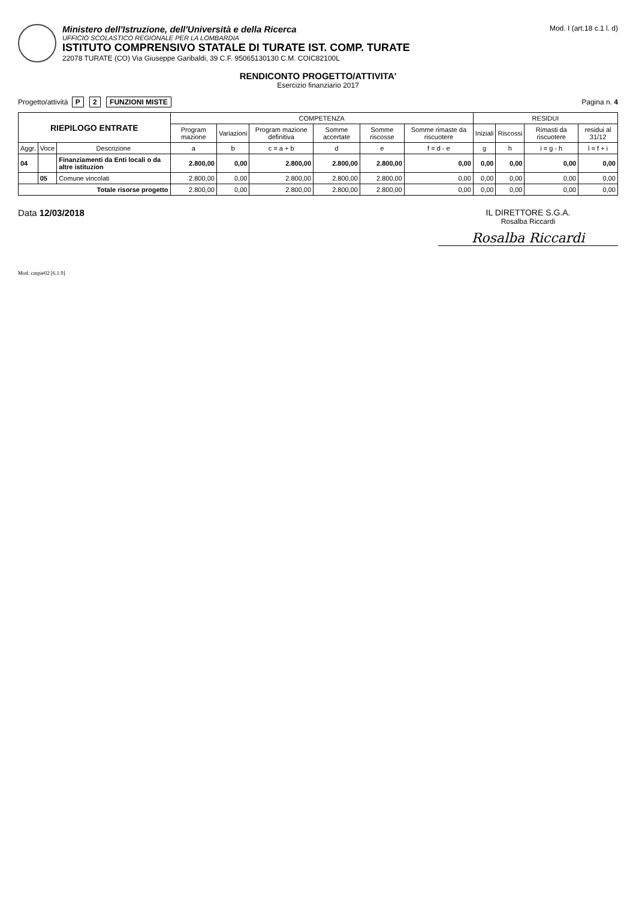Ministero dell'Istruzione, dell'Università e della Ricerca
UFFICIO SCOLASTICO REGIONALE PER LA LOMBARDIA
ISTITUTO COMPRENSIVO STATALE DI TURATE IST. COMP. TURATE
22078 TURATE (CO) Via Giuseppe Garibaldi, 39 C.F. 95065130130 C.M. COIC82100L
Mod. I (art.18 c.1 l. d)
RENDICONTO PROGETTO/ATTIVITA'
Esercizio finanziario 2017
Progetto/attività P 2 FUNZIONI MISTE
Pagina n. 4
| RIEPILOGO ENTRATE | | | COMPETENZA | | | | | | RESIDUI | | | |
| --- | --- | --- | --- | --- | --- | --- | --- | --- | --- | --- | --- | --- |
| | | | Program mazione | Variazioni | Program mazione definitiva | Somme accertate | Somme riscosse | Somme rimaste da riscuotere | Iniziali | Riscossi | Rimasti da riscuotere | residui al 31/12 |
| Aggr. | Voce | Descrizione | a | b | c = a + b | d | e | f = d - e | g | h | i = g - h | l = f + i |
| 04 | | Finanziamenti da Enti locali o da altre istituzion | 2.800,00 | 0,00 | 2.800,00 | 2.800,00 | 2.800,00 | 0,00 | 0,00 | 0,00 | 0,00 | 0,00 |
| | 05 | Comune vincolati | 2.800,00 | 0,00 | 2.800,00 | 2.800,00 | 2.800,00 | 0,00 | 0,00 | 0,00 | 0,00 | 0,00 |
| Totale risorse progetto | | | 2.800,00 | 0,00 | 2.800,00 | 2.800,00 | 2.800,00 | 0,00 | 0,00 | 0,00 | 0,00 | 0,00 |
Data 12/03/2018 IL DIRETTORE S.G.A.
Rosalba Riccardi
Rosalba Riccardi
Mod. cntpie02 [6.1.9]